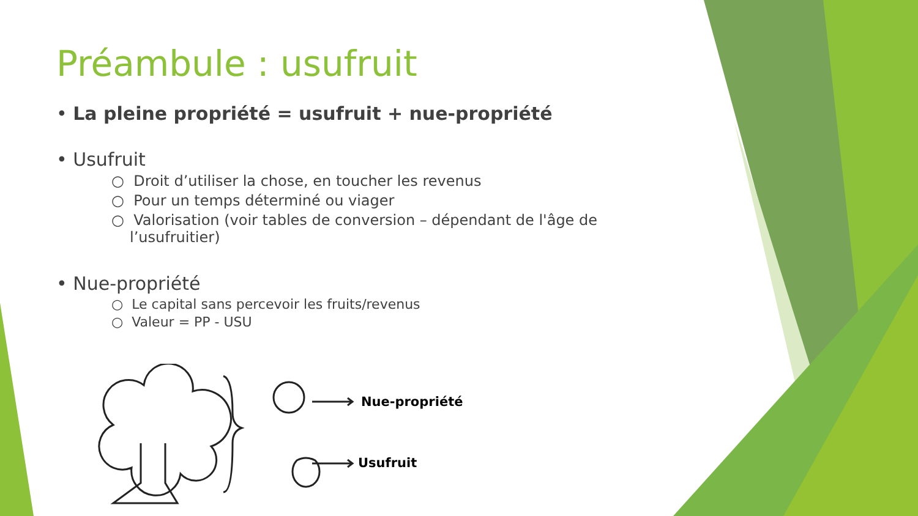Préambule : usufruit
• La pleine propriété = usufruit + nue-propriété
• Usufruit
○ Droit d’utiliser la chose, en toucher les revenus
○ Pour un temps déterminé ou viager
○ Valorisation (voir tables de conversion – dépendant de l'âge de l’usufruitier)
• Nue-propriété
○ Le capital sans percevoir les fruits/revenus
○ Valeur = PP - USU
Nue-propriété
Usufruit